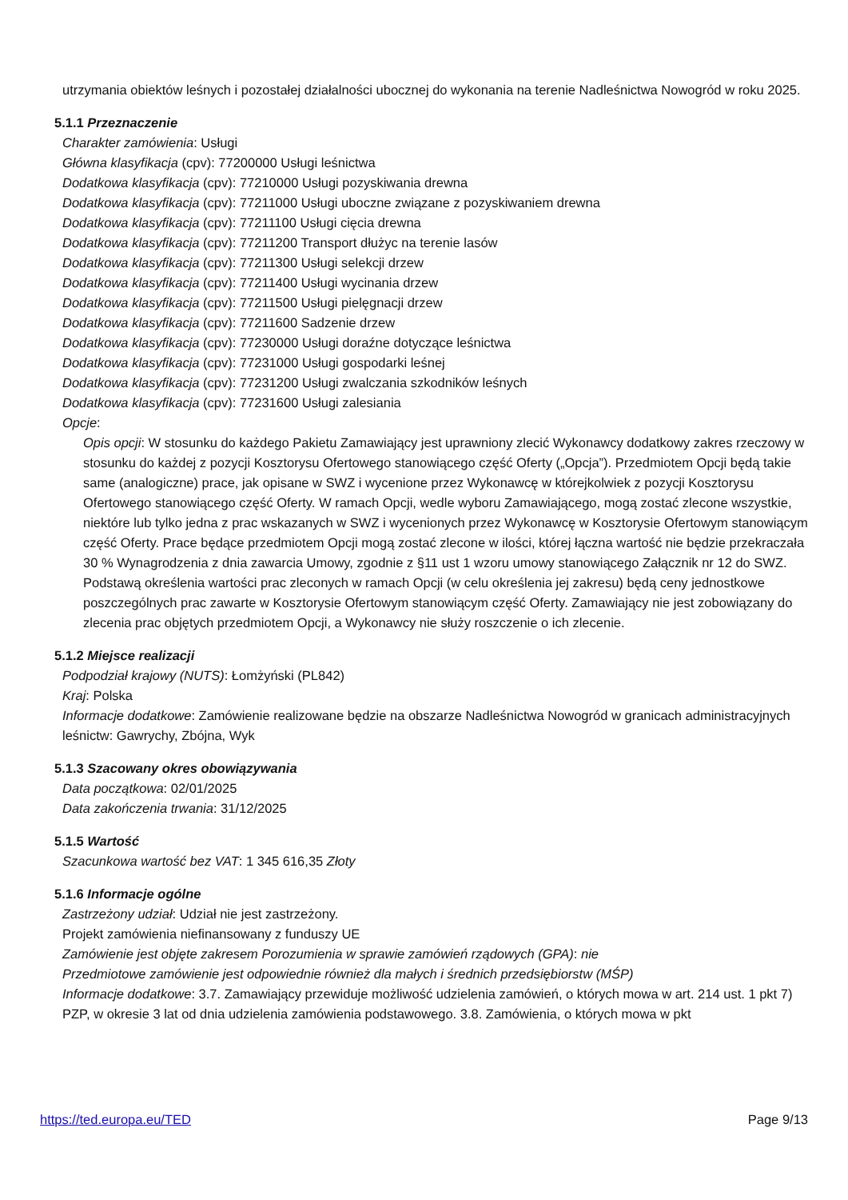utrzymania obiektów leśnych i pozostałej działalności ubocznej do wykonania na terenie Nadleśnictwa Nowogród w roku 2025.
5.1.1 Przeznaczenie
Charakter zamówienia: Usługi
Główna klasyfikacja (cpv): 77200000 Usługi leśnictwa
Dodatkowa klasyfikacja (cpv): 77210000 Usługi pozyskiwania drewna
Dodatkowa klasyfikacja (cpv): 77211000 Usługi uboczne związane z pozyskiwaniem drewna
Dodatkowa klasyfikacja (cpv): 77211100 Usługi cięcia drewna
Dodatkowa klasyfikacja (cpv): 77211200 Transport dłużyc na terenie lasów
Dodatkowa klasyfikacja (cpv): 77211300 Usługi selekcji drzew
Dodatkowa klasyfikacja (cpv): 77211400 Usługi wycinania drzew
Dodatkowa klasyfikacja (cpv): 77211500 Usługi pielęgnacji drzew
Dodatkowa klasyfikacja (cpv): 77211600 Sadzenie drzew
Dodatkowa klasyfikacja (cpv): 77230000 Usługi doraźne dotyczące leśnictwa
Dodatkowa klasyfikacja (cpv): 77231000 Usługi gospodarki leśnej
Dodatkowa klasyfikacja (cpv): 77231200 Usługi zwalczania szkodników leśnych
Dodatkowa klasyfikacja (cpv): 77231600 Usługi zalesiania
Opcje:
Opis opcji: W stosunku do każdego Pakietu Zamawiający jest uprawniony zlecić Wykonawcy dodatkowy zakres rzeczowy w stosunku do każdej z pozycji Kosztorysu Ofertowego stanowiącego część Oferty („Opcja”). Przedmiotem Opcji będą takie same (analogiczne) prace, jak opisane w SWZ i wycenione przez Wykonawcę w którejkolwiek z pozycji Kosztorysu Ofertowego stanowiącego część Oferty. W ramach Opcji, wedle wyboru Zamawiającego, mogą zostać zlecone wszystkie, niektóre lub tylko jedna z prac wskazanych w SWZ i wycenionych przez Wykonawcę w Kosztorysie Ofertowym stanowiącym część Oferty. Prace będące przedmiotem Opcji mogą zostać zlecone w ilości, której łączna wartość nie będzie przekraczała 30 % Wynagrodzenia z dnia zawarcia Umowy, zgodnie z §11 ust 1 wzoru umowy stanowiącego Załącznik nr 12 do SWZ. Podstawą określenia wartości prac zleconych w ramach Opcji (w celu określenia jej zakresu) będą ceny jednostkowe poszczególnych prac zawarte w Kosztorysie Ofertowym stanowiącym część Oferty. Zamawiający nie jest zobowiązany do zlecenia prac objętych przedmiotem Opcji, a Wykonawcy nie służy roszczenie o ich zlecenie.
5.1.2 Miejsce realizacji
Podpodział krajowy (NUTS): Łomżyński (PL842)
Kraj: Polska
Informacje dodatkowe: Zamówienie realizowane będzie na obszarze Nadleśnictwa Nowogród w granicach administracyjnych leśnictw: Gawrychy, Zbójna, Wyk
5.1.3 Szacowany okres obowiązywania
Data początkowa: 02/01/2025
Data zakończenia trwania: 31/12/2025
5.1.5 Wartość
Szacunkowa wartość bez VAT: 1 345 616,35 Złoty
5.1.6 Informacje ogólne
Zastrzeżony udział: Udział nie jest zastrzeżony.
Projekt zamówienia niefinansowany z funduszy UE
Zamówienie jest objęte zakresem Porozumienia w sprawie zamówień rządowych (GPA): nie
Przedmiotowe zamówienie jest odpowiednie również dla małych i średnich przedsiębiorstw (MŚP)
Informacje dodatkowe: 3.7. Zamawiający przewiduje możliwość udzielenia zamówień, o których mowa w art. 214 ust. 1 pkt 7) PZP, w okresie 3 lat od dnia udzielenia zamówienia podstawowego. 3.8. Zamówienia, o których mowa w pkt
https://ted.europa.eu/TED Page 9/13